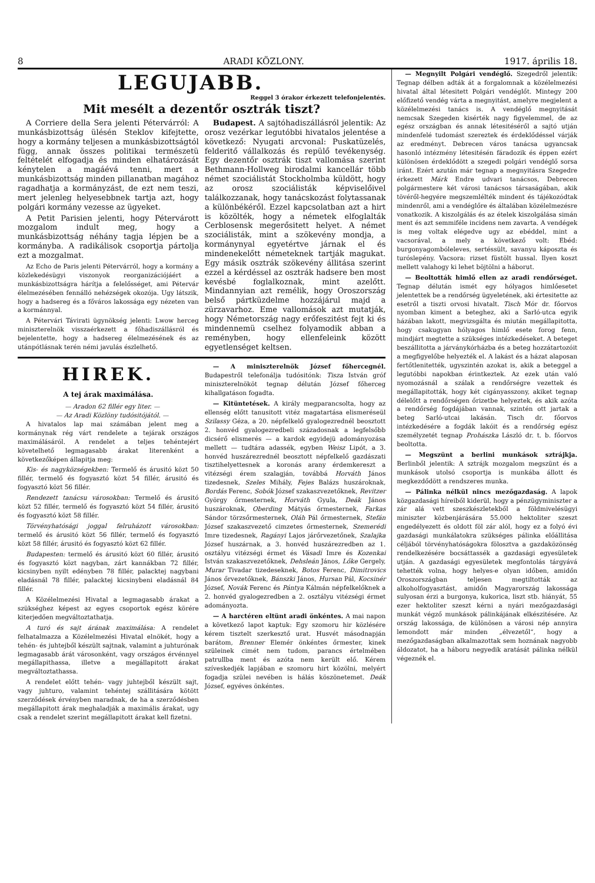8 ARADI KÖZLONY. 1917. április 18.
LEGUJABB.
Reggel 3 órakor érkezett telefonjelentés.
Mit mesélt a dezentőr osztrák tiszt?
A Corriere della Sera jelenti Pétervárról: A munkásbizottság ülésén Steklov kifejtette, hogy a kormány teljesen a munkásbizottságtól függ, annak összes politikai természetü feltételét elfogadja és minden elhatározását kénytelen a magáévá tenni, mert a munkásbizottság minden pillanatban magához ragadhatja a kormányzást, de ezt nem teszi, mert jelenleg helyesebbnek tartja azt, hogy polgári kormány vezesse az ügyeket.
A Petit Parisien jelenti, hogy Pétervárott mozgalom indult meg, hogy a munkásbizottság néhány tagja lépjen be a kormányba. A radikálisok csoportja pártolja ezt a mozgalmat.
Az Echo de Paris jelenti Pétervárról, hogy a kormány a közlekedésügyi viszonyok reorganizációjáért a munkásbizottságra hárítja a felelősséget, ami Pétervár élelmezésében fennálló nehézségek okozója. Ugy látszik, hogy a hadsereg és a főváros lakossága egy nézeten van a kormánnyal.
A Pétervári Távirati ügynökség jelenti: Lwow herceg miniszterelnök visszaérkezett a főhadiszállásról és bejelentette, hogy a hadsereg élelmezésének és az utánpótlásnak terén némi javulás észlelhető.
Budapest. A sajtóhadiszállásról jelentik: Az orosz vezérkar legutóbbi hivatalos jelentése a következő: Nyugati arcvonal: Puskatüzelés, felderitő vállalkozás és repülő tevékenység. Egy dezentőr osztrák tiszt vallomása szerint Bethmann-Hollweg birodalmi kancellár több német szociálistát Stockholmba küldött, hogy az orosz szociálisták képviselőivel találkozzanak, hogy tanácskozást folytassanak a különbékéről. Ezzel kapcsolatban azt a hirt is közölték, hogy a németek elfoglalták Cerblosensk megerősitett helyet. A német szociálisták, mint a szökevény mondja, a kormánynyal egyetértve járnak el és mindenekelőtt németeknek tartják magukat. Egy másik osztrák szökevény állitása szerint ezzel a kérdéssel az osztrák hadsere ben most kevésbé foglalkoznak, mint azelőtt. Mindannyian azt remélik, hogy Oroszország belső pártküzdelme hozzájárul majd a zürzavarhoz. Eme vallomások azt mutatják, hogy Németország nagy erőfeszitést fejt ki és mindennemü cselhez folyamodik abban a reményben, hogy ellenfeleink között egyetlenséget keltsen.
HIREK.
A tej árak maximálása.
— Aradon 62 fillér egy liter. —
— Az Aradi Közlöny tudósitójától. —
A hivatalos lap mai számában jelent meg a kormánynak rég várt rendelete a tejárak országos maximálásáról. A rendelet a teljes tehéntejért követelhető legmagasabb árakat literenként a következőképen állapitja meg:
Kis- és nagyközségekben: Termelő és árusitó közt 50 fillér, termelő és fogyasztó közt 54 fillér, árusitó és fogyasztó közt 56 fillér.
Rendezett tanácsu városokban: Termelő és árusitó közt 52 fillér, termelő és fogyasztó közt 54 fillér, árusitó és fogyasztó közt 58 fillér.
Törvényhatósági joggal felruházott városokban: termelő és árusitó közt 56 fillér, termelő és fogyasztó közt 58 fillér, árusitó és fogyasztó közt 62 fillér.
Budapesten: termelő és árusitó közt 60 fillér, árusitó és fogyasztó közt nagyban, zárt kannákban 72 fillér, kicsinyben nyilt edényben 78 fillér, palacktej nagybani eladásnál 78 fillér, palacktej kicsinybeni eladásnál 84 fillér.
A Közélelmezési Hivatal a legmagasabb árakat a szükséghez képest az egyes csoportok egész körére kiterjedően megváltoztathatja.
A turó és sajt árának maximálása: A rendelet felhatalmazza a Közélelmezési Hivatal elnökét, hogy a tehén- és juhtejből készült sajtnak, valamint a juhturónak legmagasabb árát városonként, vagy országos érvénnyel megállapithassa, illetve a megállapitott árakat megváltoztathassa.
A rendelet előtt tehén- vagy juhtejből készült sajt, vagy juhturo, valamint tehéntej szállitására kötött szerződések érvényben maradnak, de ha a szerződésben megállapitott árak meghaladják a maximális árakat, ugy csak a rendelet szerint megállapitott árakat kell fizetni.
— A miniszterelnök József főhercegnél. Budapestről telefonálja tudósitónk: Tisza István gróf miniszterelnököt tegnap délután József főherceg kihallgatáson fogadta.
— Kitüntetések. A király megparancsolta, hogy az ellenség előtt tanusitott vitéz magatartása elismeréseül Szilassy Géza, a 20. népfelkelő gyalogezrednél beosztott 2. honvéd gyalogezredbeli századosnak a legfelsőbb dicsérő elismerés — a kardok egyidejü adományozása mellett — tudtára adassék, egyben Weisz Lipót, a 3. honvéd huszárezrednél beosztott népfelkelő gazdászati tisztihelyettesnek a koronás arany érdemkereszt a vitézségi érem szalagján, továbbá Horváth János tizedesnek, Szeles Mihály, Fejes Balázs huszároknak, Bordás Ferenc, Sobók József szakaszvezetőknek, Revitzer György őrmesternek, Horváth Gyula, Deák János huszároknak, Oberding Mátyás őrmesternek, Farkas Sándor törzsőrmesternek, Oláh Pál őrmesternek, Stefán József szakaszvezető cimzetes őrmesternek, Szemerédi Imre tizedesnek, Ragányi Lajos járőrvezetőnek, Szalajka József huszárnak, a 3. honvéd huszárezredben az 1. osztályu vitézségi érmet és Vásadi Imre és Kozenkai István szakaszvezetőknek, Dehsleán János, Lőke Gergely, Murar Tivadar tizedeseknek, Botos Ferenc, Dimitrovics János őrvezetőknek, Bánszki János, Hursan Pál, Kocsinér József, Novák Ferenc és Pántya Kálmán népfelkelőknek a 2. honvéd gyalogezredben a 2. osztályu vitézségi érmet adományozta.
— A harctéren eltünt aradi önkéntes. A mai napon a következő lapot kaptuk: Egy szomoru hir közlésére kérem tisztelt szerkesztő urat. Husvét másodnapján barátom, Brenner Elemér önkéntes őrmester, kinek szüleinek cimét nem tudom, parancs értelmében patrullba ment és azóta nem került elő. Kérem szíveskedjék lapjában e szomoru hirt közölni, melyért fogadja szülei nevében is hálás köszönetemet. Deák József, egyéves önkéntes.
— Megnyilt Polgári vendéglő. Szegedről jelentik: Tegnap délben adták át a forgalomnak a közélelmezési hivatal által létesitett Polgári vendéglőt. Mintegy 200 előfizető vendég várta a megnyitást, amelyre megjelent a közélelmezési tanács is. A vendéglő megnyitását nemcsak Szegeden kisérték nagy figyelemmel, de az egész országban és annak létesitéséről a sajtó utján mindenfelé tudomást szereztek és érdeklődéssel várják az eredményt. Debrecen város tanácsa ugyancsak hasonló intézmény létesitésén fáradozik és éppen ezért különösen érdeklődött a szegedi polgári vendéglő sorsa iránt. Ezért azután már tegnap a megnyitásra Szegedre érkezett Márk Endre udvari tanácsos, Debrecen polgármestere két városi tanácsos társaságában, akik tövéről-hegyére megszemlélték mindent és tájékozódtak mindenről, ami a vendéglőre és általában közélelmezésre vonatkozik. A kiszolgálás és az ételek kiszolgálása simán ment és azt semmiféle incidens nem zavarta. A vendégek is meg voltak elégedve ugy az ebéddel, mint a vacsorával, a mely a következő volt: Ebéd: burgonyagombóleleves, sertéssült, savanyu káposzta és turóslepény. Vacsora: rizset füstölt hussal. Ilyen koszt mellett valahogy ki lehet böjtölni a háborut.
— Beoltották himlő ellen az aradi rendőrséget. Tegnap délután ismét egy hólyagos himlőesetet jelentettek be a rendőrség ügyeletének, aki értesitette az esetről a tiszti orvosi hivatalt. Tisch Mór dr. főorvos nyomban kiment a beteghez, aki a Sarló-utca egyik házában lakott, megvizsgálta és miután megállapitotta, hogy csakugyan hólyagos himlő esete forog fenn, mindjárt megtette a szükséges intézkedéseket. A beteget beszállitotta a járványkórházba és a beteg hozzátartozóit a megfigyelőbe helyezték el. A lakást és a házat alaposan fertőtlenitették, ugyszintén azokat is, akik a beteggel a legutóbbi napokban érintkeztek. Az ezek után való nyomozásnál a szálak a rendőrségre vezettek és megállapitották, hogy két cigányasszony, akiket tegnap délelőtt a rendőrségen őrizetbe helyeztek, és akik azóta a rendőrség fogdájában vannak, szintén ott jartak a beteg Sarló-utcai lakásán. Tisch dr. főorvos intézkedésére a fogdák lakóit és a rendőrség egész személyzetét tegnap Prohászka László dr. t. b. főorvos beoltotta.
— Megszünt a berlini munkások sztrájkja. Berlinből jelentik: A sztrájk mozgalom megszünt és a munkások utolsó csoportja is munkába állott és megkezdődött a rendszeres munka.
— Pálinka nélkül nincs mezőgazdaság. A lapok közgazdasági híreiből kiderül, hogy a pénzügyminiszter a zár alá vett szeszkészletekből a földmivelésügyi miniszter közbenjárására 55.000 hektoliter szeszt engedélyezett és oldott föl zár alól, hogy ez a folyó évi gazdasági munkálatokra szükséges pálinka előállitása céljából törvényhatóságokra fölosztva a gazdaközönség rendelkezésére bocsáttassék a gazdasági egyesületek utján. A gazdasági egyesületek megfontolás tárgyává tehették volna, hogy helyes-e olyan időben, amidőn Oroszországban teljesen megtiltották az alkoholfogyasztást, amidőn Magyarország lakossága sulyosan érzi a burgonya, kukorica, liszt stb. hiányát, 55 ezer hektoliter szeszt kérni a nyári mezőgazdasági munkát végző munkások pálinkájának elkészitésére. Az ország lakossága, de különösen a városi nép annyira lemondott már minden „élvezetől“, hogy a mezőgazdaságban alkalmazottak sem hoznának nagyobb áldozatot, ha a háboru negyedik aratását pálinka nélkül végeznék el.